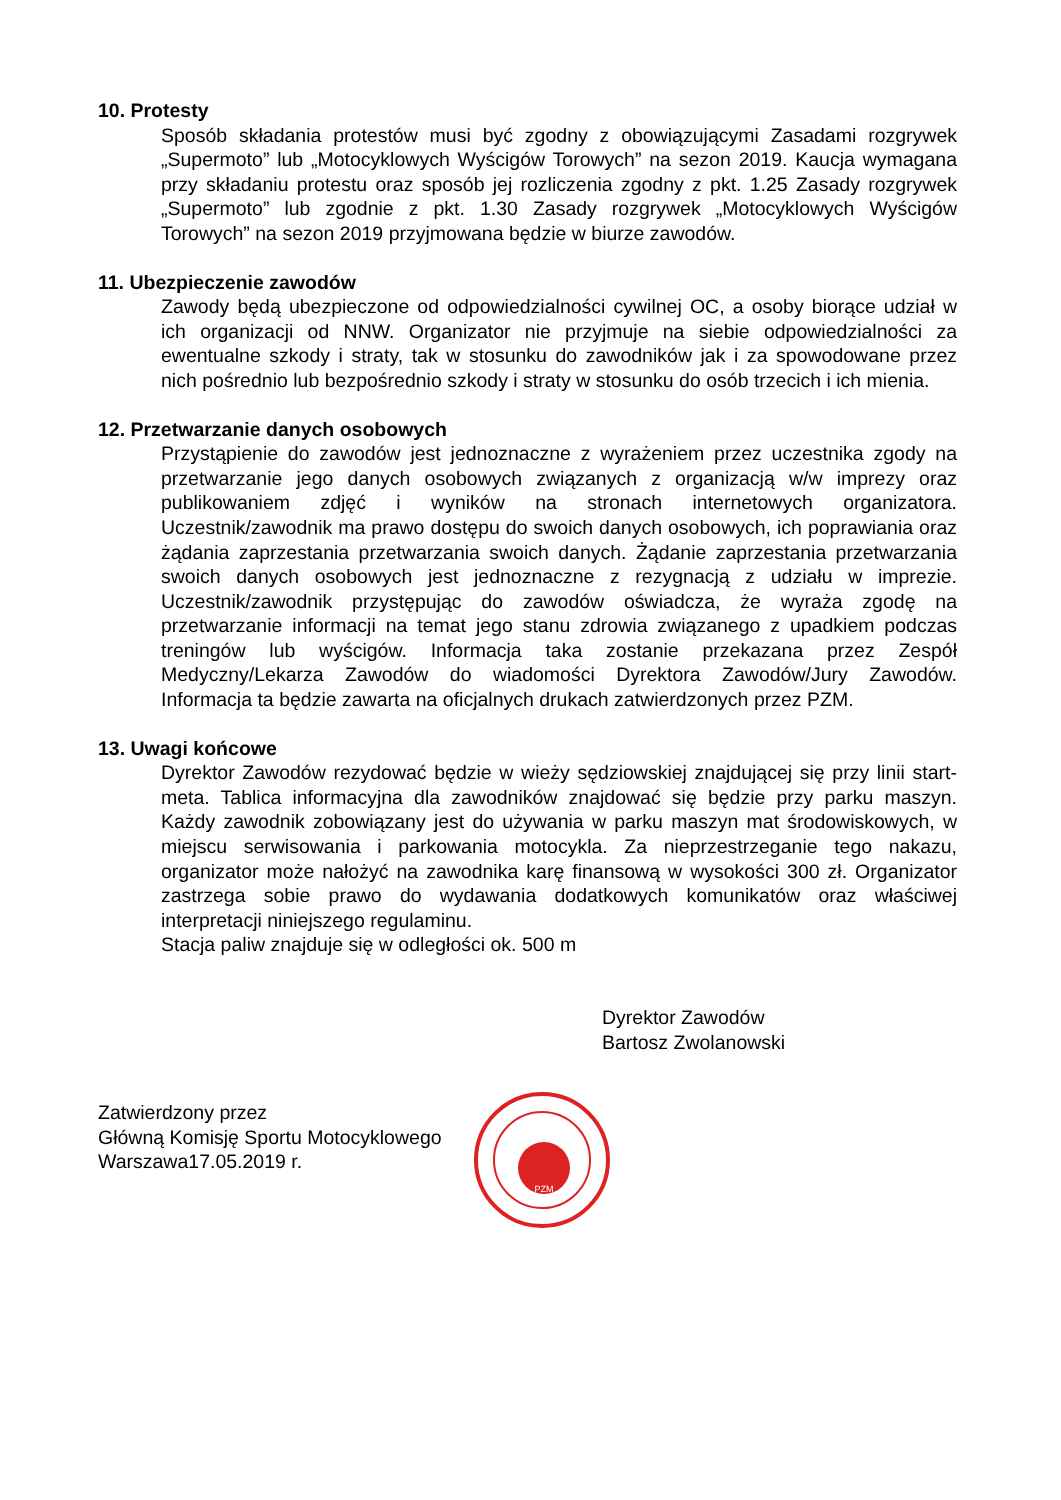10. Protesty
Sposób składania protestów musi być zgodny z obowiązującymi Zasadami rozgrywek „Supermoto” lub „Motocyklowych Wyścigów Torowych” na sezon 2019. Kaucja wymagana przy składaniu protestu oraz sposób jej rozliczenia zgodny z pkt. 1.25 Zasady rozgrywek „Supermoto” lub zgodnie z pkt. 1.30 Zasady rozgrywek „Motocyklowych Wyścigów Torowych” na sezon 2019 przyjmowana będzie w biurze zawodów.
11. Ubezpieczenie zawodów
Zawody będą ubezpieczone od odpowiedzialności cywilnej OC, a osoby biorące udział w ich organizacji od NNW. Organizator nie przyjmuje na siebie odpowiedzialności za ewentualne szkody i straty, tak w stosunku do zawodników jak i za spowodowane przez nich pośrednio lub bezpośrednio szkody i straty w stosunku do osób trzecich i ich mienia.
12. Przetwarzanie danych osobowych
Przystąpienie do zawodów jest jednoznaczne z wyrażeniem przez uczestnika zgody na przetwarzanie jego danych osobowych związanych z organizacją w/w imprezy oraz publikowaniem zdjęć i wyników na stronach internetowych organizatora. Uczestnik/zawodnik ma prawo dostępu do swoich danych osobowych, ich poprawiania oraz żądania zaprzestania przetwarzania swoich danych. Żądanie zaprzestania przetwarzania swoich danych osobowych jest jednoznaczne z rezygnacją z udziału w imprezie. Uczestnik/zawodnik przystępując do zawodów oświadcza, że wyraża zgodę na przetwarzanie informacji na temat jego stanu zdrowia związanego z upadkiem podczas treningów lub wyścigów. Informacja taka zostanie przekazana przez Zespół Medyczny/Lekarza Zawodów do wiadomości Dyrektora Zawodów/Jury Zawodów. Informacja ta będzie zawarta na oficjalnych drukach zatwierdzonych przez PZM.
13. Uwagi końcowe
Dyrektor Zawodów rezydować będzie w wieży sędziowskiej znajdującej się przy linii start-meta. Tablica informacyjna dla zawodników znajdować się będzie przy parku maszyn. Każdy zawodnik zobowiązany jest do używania w parku maszyn mat środowiskowych, w miejscu serwisowania i parkowania motocykla. Za nieprzestrzeganie tego nakazu, organizator może nałożyć na zawodnika karę finansową w wysokości 300 zł. Organizator zastrzega sobie prawo do wydawania dodatkowych komunikatów oraz właściwej interpretacji niniejszego regulaminu.
Stacja paliw znajduje się w odległości ok. 500 m
Dyrektor Zawodów
Bartosz Zwolanowski
Zatwierdzony przez
Główną Komisję Sportu Motocyklowego
Warszawa17.05.2019 r.
PZM